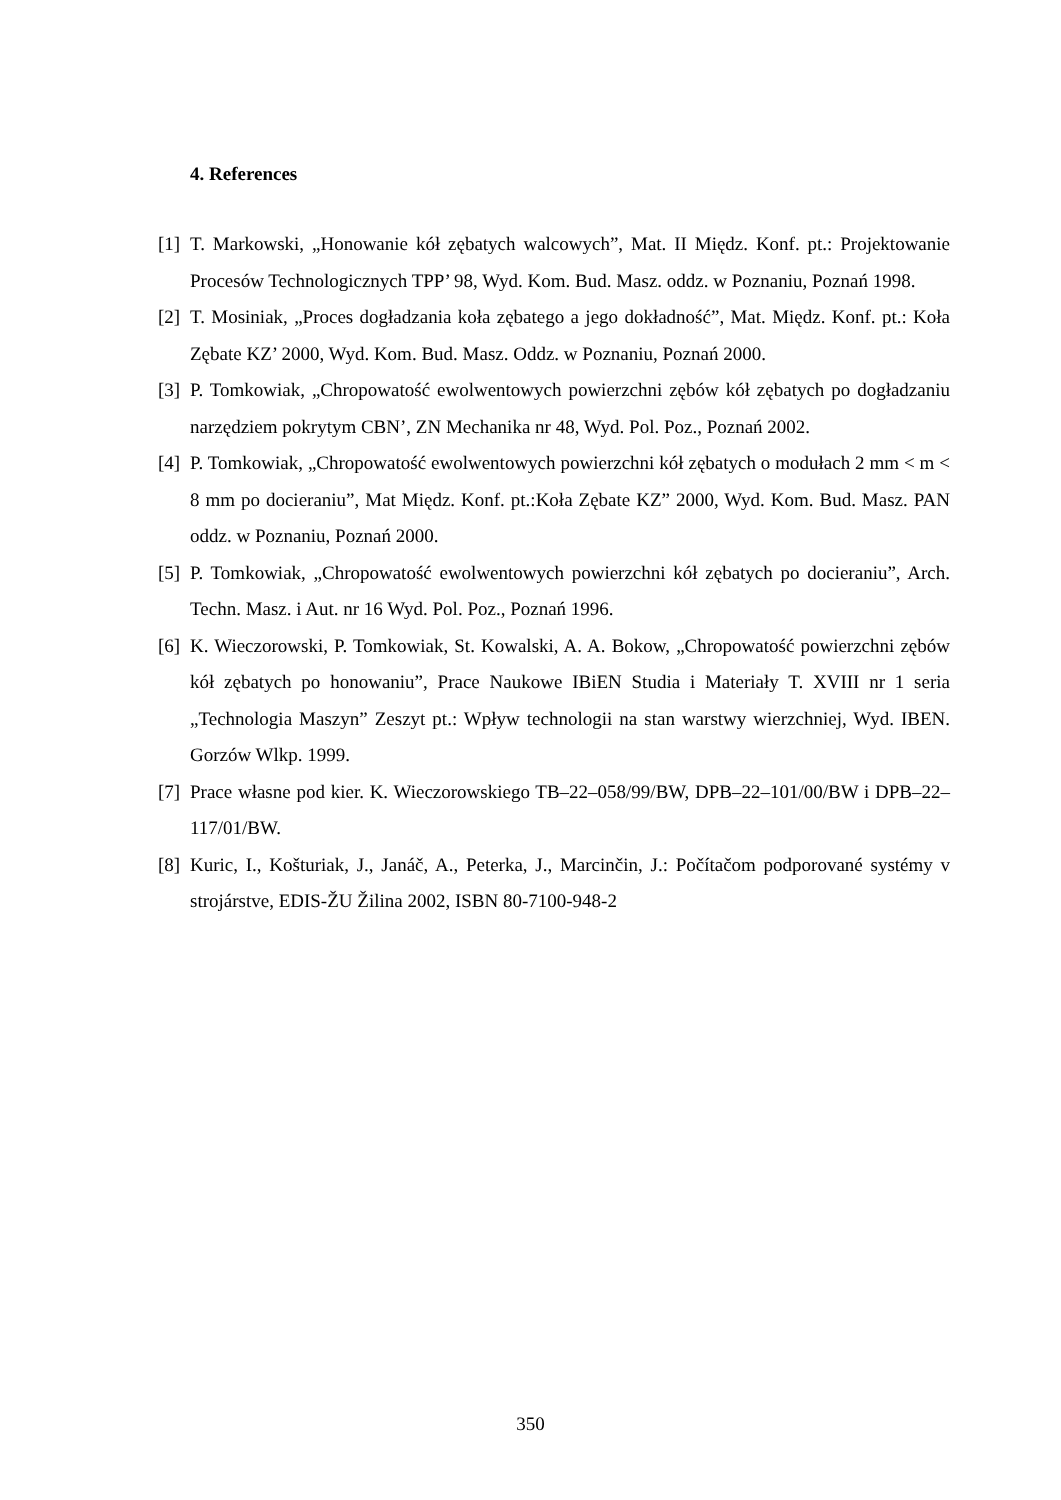4. References
[1] T. Markowski, „Honowanie kół zębatych walcowych”, Mat. II Międz. Konf. pt.: Projektowanie Procesów Technologicznych TPP’ 98, Wyd. Kom. Bud. Masz. oddz. w Poznaniu, Poznań 1998.
[2] T. Mosiniak, „Proces dogładzania koła zębatego a jego dokładność”, Mat. Międz. Konf. pt.: Koła Zębate KZ’ 2000, Wyd. Kom. Bud. Masz. Oddz. w Poznaniu, Poznań 2000.
[3] P. Tomkowiak, „Chropowatość ewolwentowych powierzchni zębów kół zębatych po dogładzaniu narzędziem pokrytym CBN’, ZN Mechanika nr 48, Wyd. Pol. Poz., Poznań 2002.
[4] P. Tomkowiak, „Chropowatość ewolwentowych powierzchni kół zębatych o modułach 2 mm < m < 8 mm po docieraniu”, Mat Międz. Konf. pt.:Koła Zębate KZ” 2000, Wyd. Kom. Bud. Masz. PAN oddz. w Poznaniu, Poznań 2000.
[5] P. Tomkowiak, „Chropowatość ewolwentowych powierzchni kół zębatych po docieraniu”, Arch. Techn. Masz. i Aut. nr 16 Wyd. Pol. Poz., Poznań 1996.
[6] K. Wieczorowski, P. Tomkowiak, St. Kowalski, A. A. Bokow, „Chropowatość powierzchni zębów kół zębatych po honowaniu”, Prace Naukowe IBiEN Studia i Materiały T. XVIII nr 1 seria „Technologia Maszyn” Zeszyt pt.: Wpływ technologii na stan warstwy wierzchniej, Wyd. IBEN. Gorzów Wlkp. 1999.
[7] Prace własne pod kier. K. Wieczorowskiego TB–22–058/99/BW, DPB–22–101/00/BW i DPB–22–117/01/BW.
[8] Kuric, I., Košturiak, J., Janáč, A., Peterka, J., Marcinčin, J.: Počítačom podporované systémy v strojárstve, EDIS-ŽU Žilina 2002, ISBN 80-7100-948-2
350